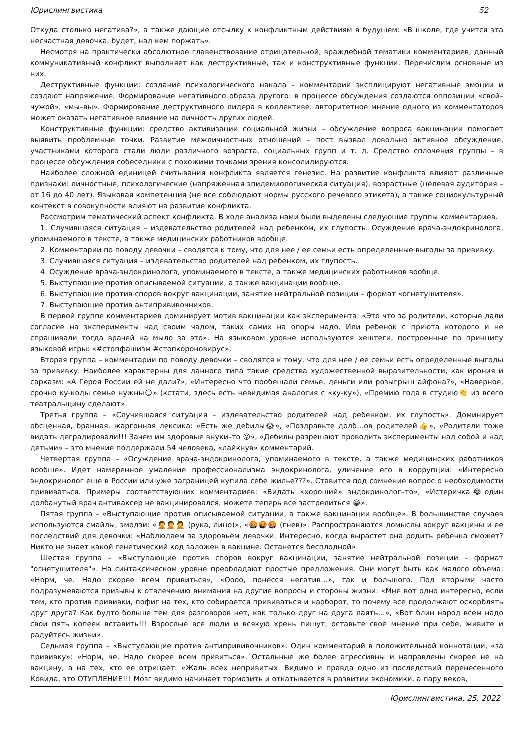Юрислингвистика 52
Откуда столько негатива?», а также дающие отсылку к конфликтным действиям в будущем: «В школе, где учится эта несчастная девочка, будет, над кем поржать».
Несмотря на практически абсолютное главенствование отрицательной, враждебной тематики комментариев, данный коммуникативный конфликт выполняет как деструктивные, так и конструктивные функции. Перечислим основные из них.
Деструктивные функции: создание психологического накала – комментарии эксплицируют негативные эмоции и создают напряжение. Формирование негативного образа другого: в процессе обсуждения создаются оппозиции «свой–чужой», «мы–вы». Формирование деструктивного лидера в коллективе: авторитетное мнение одного из комментаторов может оказать негативное влияние на личность других людей.
Конструктивные функции: средство активизации социальной жизни – обсуждение вопроса вакцинации помогает выявить проблемные точки. Развитие межличностных отношений – пост вызвал довольно активное обсуждение, участниками которого стали люди различного возраста, социальных групп и т. д. Средство сплочения группы – в процессе обсуждения собеседники с похожими точками зрения консолидируются.
Наиболее сложной единицей считывания конфликта является генезис. На развитие конфликта влияют различные признаки: личностные, психологические (напряженная эпидемиологическая ситуация), возрастные (целевая аудитория – от 16 до 40 лет). Языковая компетенция (не все соблюдают нормы русского речевого этикета), а также социокультурный контекст в совокупности влияют на развитие конфликта.
Рассмотрим тематический аспект конфликта. В ходе анализа нами были выделены следующие группы комментариев.
1. Случившаяся ситуация – издевательство родителей над ребенком, их глупость. Осуждение врача-эндокринолога, упоминаемого в тексте, а также медицинских работников вообще.
2. Комментарии по поводу девочки – сводятся к тому, что для нее / ее семьи есть определенные выгоды за прививку.
3. Случившаяся ситуация – издевательство родителей над ребенком, их глупость.
4. Осуждение врача-эндокринолога, упоминаемого в тексте, а также медицинских работников вообще.
5. Выступающие против описываемой ситуации, а также вакцинации вообще.
6. Выступающие против споров вокруг вакцинации, занятие нейтральной позиции – формат «огнетушителя».
7. Выступающие против антипрививочников.
В первой группе комментариев доминирует мотив вакцинации как эксперимента: «Это что за родители, которые дали согласие на эксперименты над своим чадом, таких самих на опоры надо. Или ребенок с приюта которого и не спрашивали тогда врачей на мыло за это». На языковом уровне используются хештеги, построенные по принципу языковой игры: «#стопфашизм #стопкороновирус».
Вторая группа – комментарии по поводу девочки – сводятся к тому, что для нее / ее семьи есть определенные выгоды за прививку. Наиболее характерны для данного типа такие средства художественной выразительности, как ирония и сарказм: «А Героя России ей не дали?», «Интересно что пообещали семье, деньги или розыгрыш айфона?», «Наверное, срочно ку-коды семье нужны😏» (кстати, здесь есть невидимая аналогия с «ку-ку»), «Премию года в студию👏 из всего театральщину сделают».
Третья группа – «Случившаяся ситуация – издевательство родителей над ребенком, их глупость». Доминирует обсценная, бранная, жаргонная лексика: «Есть же дебилы😱», «Поздравьте долб…ов родителей👍», «Родители тоже видать деградировали!!! Зачем им здоровые внуки–то 😮», «Дебилы разрешают проводить эксперименты над собой и над детьми» – это мнение поддержали 54 человека, «лайкнув» комментарий.
Четвертая группа – «Осуждение врача-эндокринолога, упоминаемого в тексте, а также медицинских работников вообще». Идет намеренное умаление профессионализма эндокринолога, уличение его в коррупции: «Интересно эндокринолог еще в России или уже заграницей купила себе жилье???». Ставится под сомнение вопрос о необходимости прививаться. Примеры соответствующих комментариев: «Видать «хороший» эндокринолог–то», «Истеричка😂один долбанутый врач антиваксер не вакцинировался, можете теперь все застрелиться 😂».
Пятая группа – «Выступающие против описываемой ситуации, а также вакцинации вообще». В большинстве случаев используются смайлы, эмодзи: «🤦🤦🤦 (рука, лицо)», «🤬🤬🤬 (гнев)». Распространяются домыслы вокруг вакцины и ее последствий для девочки: «Наблюдаем за здоровьем девочки. Интересно, когда вырастет она родить ребенка сможет? Никто не знает какой генетический код заложен в вакцине. Останется бесплодной».
Шестая группа – «Выступающие против споров вокруг вакцинации, занятие нейтральной позиции – формат "огнетушителя"». На синтаксическом уровне преобладают простые предложения. Они могут быть как малого объема: «Норм, че. Надо скорее всем привиться», «Оооо, понесся негатив…», так и большого. Под вторыми часто подразумеваются призывы к отвлечению внимания на другие вопросы и стороны жизни: «Мне вот одно интересно, если тем, кто против прививки, пофиг на тех, кто собирается прививаться и наоборот, то почему все продолжают оскорблять друг друга? Как будто больше тем для разговоров нет, как только друг на друга лаять…», «Вот блин народ всем надо свои пять копеек вставить!!! Взрослые все люди и всякую хрень пишут, оставьте своё мнение при себе, живите и радуйтесь жизни».
Седьмая группа – «Выступающие против антипрививочников». Один комментарий в положительной коннотации, «за прививку»: «Норм, че. Надо скорее всем привиться». Остальные же более агрессивны и направлены скорее не на вакцину, а на тех, кто ее отрицает: «Жаль всех непривитых. Видимо и правда одно из последствий перенесенного Ковида, это ОТУПЛЕНИЕ!!! Мозг видимо начинает тормозить и откатывается в развитии экономики, а пару веков,
Юрислингвистика, 25, 2022